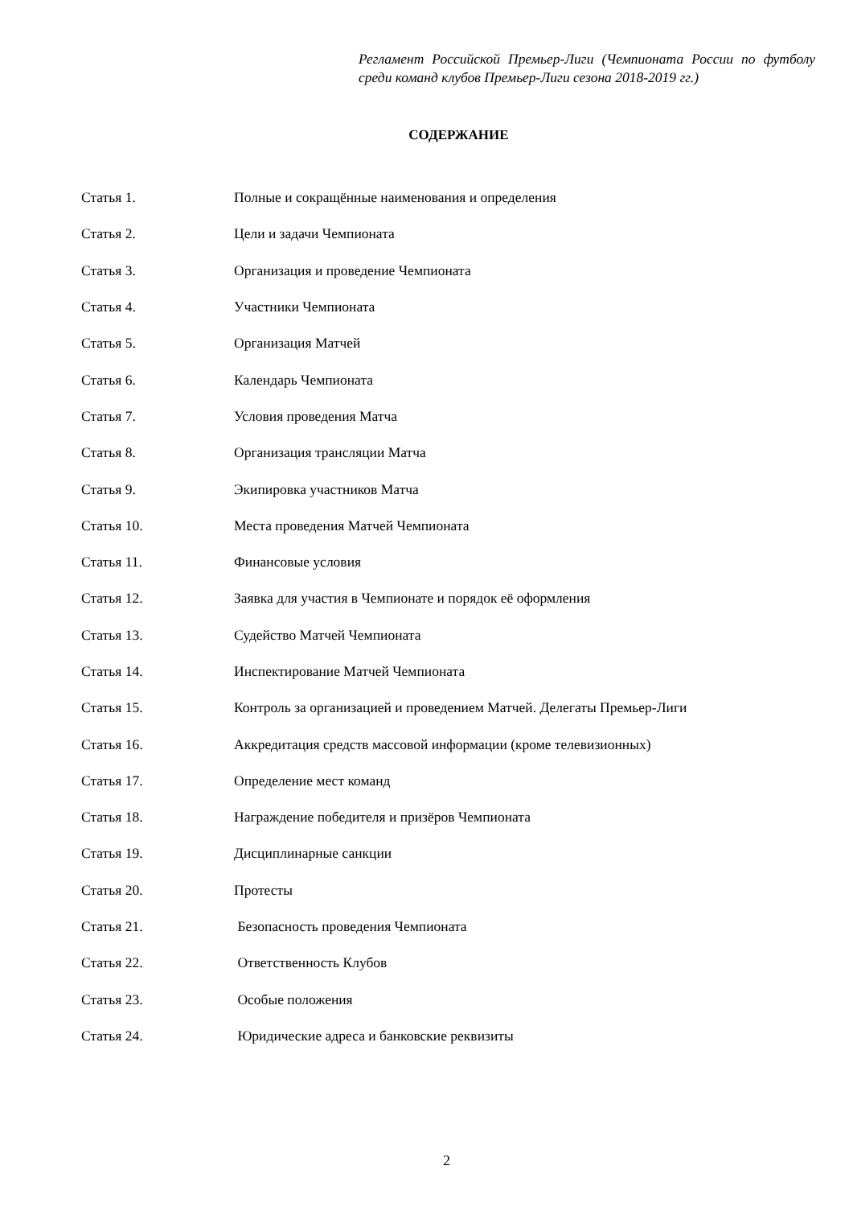Регламент Российской Премьер-Лиги (Чемпионата России по футболу среди команд клубов Премьер-Лиги сезона 2018-2019 гг.)
СОДЕРЖАНИЕ
| Статья 1. | Полные и сокращённые наименования и определения |
| Статья 2. | Цели и задачи Чемпионата |
| Статья 3. | Организация и проведение Чемпионата |
| Статья 4. | Участники Чемпионата |
| Статья 5. | Организация Матчей |
| Статья 6. | Календарь Чемпионата |
| Статья 7. | Условия проведения Матча |
| Статья 8. | Организация трансляции Матча |
| Статья 9. | Экипировка участников Матча |
| Статья 10. | Места проведения Матчей Чемпионата |
| Статья 11. | Финансовые условия |
| Статья 12. | Заявка для участия в Чемпионате и порядок её оформления |
| Статья 13. | Судейство Матчей Чемпионата |
| Статья 14. | Инспектирование Матчей Чемпионата |
| Статья 15. | Контроль за организацией и проведением Матчей. Делегаты Премьер-Лиги |
| Статья 16. | Аккредитация средств массовой информации (кроме телевизионных) |
| Статья 17. | Определение мест команд |
| Статья 18. | Награждение победителя и призёров Чемпионата |
| Статья 19. | Дисциплинарные санкции |
| Статья 20. | Протесты |
| Статья 21. | Безопасность проведения Чемпионата |
| Статья 22. | Ответственность Клубов |
| Статья 23. | Особые положения |
| Статья 24. | Юридические адреса и банковские реквизиты |
2